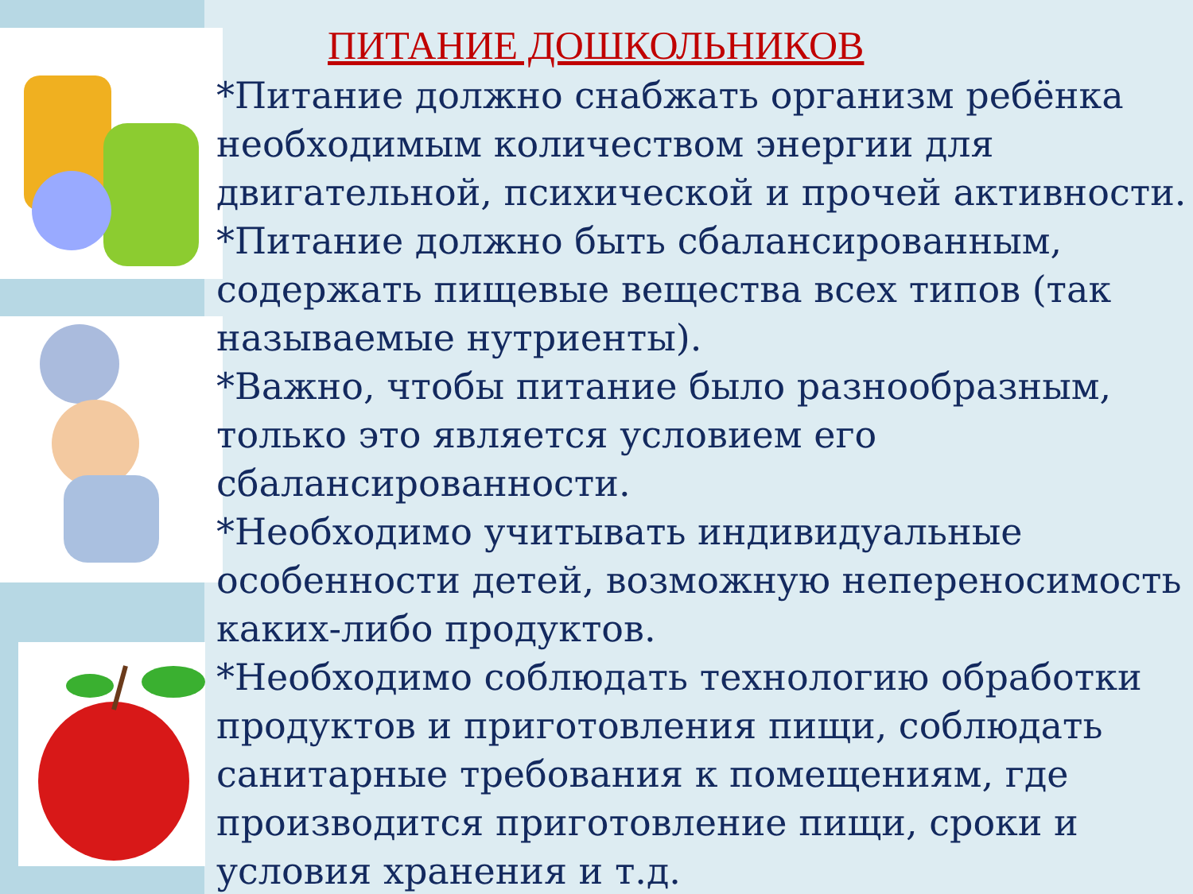ПИТАНИЕ ДОШКОЛЬНИКОВ
*Питание должно снабжать организм ребёнка необходимым количеством энергии для двигательной, психической и прочей активности.
*Питание должно быть сбалансированным, содержать пищевые вещества всех типов (так называемые нутриенты).
*Важно, чтобы питание было разнообразным, только это является условием его сбалансированности.
*Необходимо учитывать индивидуальные особенности детей, возможную непереносимость каких-либо продуктов.
*Необходимо соблюдать технологию обработки продуктов и приготовления пищи, соблюдать санитарные требования к помещениям, где производится приготовление пищи, сроки и условия хранения и т.д.